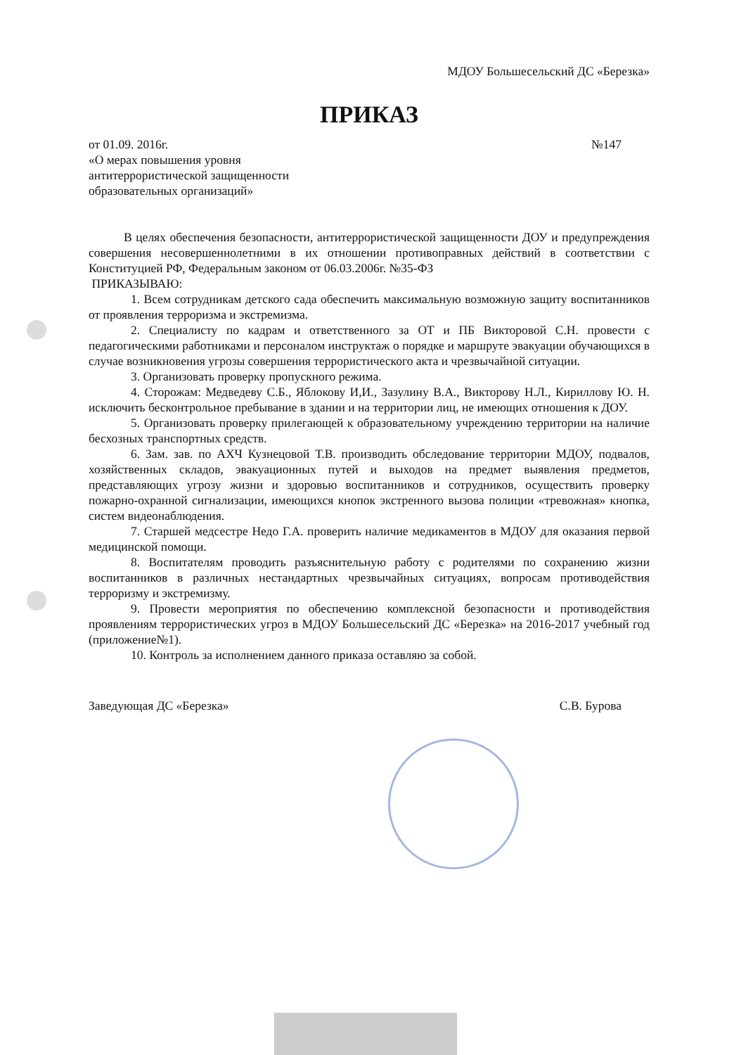МДОУ Большесельский ДС «Березка»
ПРИКАЗ
от 01.09. 2016г. №147
«О мерах повышения уровня
антитеррористической защищенности
образовательных организаций»
В целях обеспечения безопасности, антитеррористической защищенности ДОУ и предупреждения совершения несовершеннолетними в их отношении противоправных действий в соответствии с Конституцией РФ, Федеральным законом от 06.03.2006г. №35-ФЗ
ПРИКАЗЫВАЮ:
1. Всем сотрудникам детского сада обеспечить максимальную возможную защиту воспитанников от проявления терроризма и экстремизма.
2. Специалисту по кадрам и ответственного за ОТ и ПБ Викторовой С.Н. провести с педагогическими работниками и персоналом инструктаж о порядке и маршруте эвакуации обучающихся в случае возникновения угрозы совершения террористического акта и чрезвычайной ситуации.
3. Организовать проверку пропускного режима.
4. Сторожам: Медведеву С.Б., Яблокову И,И., Зазулину В.А., Викторову Н.Л., Кириллову Ю. Н. исключить бесконтрольное пребывание в здании и на территории лиц, не имеющих отношения к ДОУ.
5. Организовать проверку прилегающей к образовательному учреждению территории на наличие бесхозных транспортных средств.
6. Зам. зав. по АХЧ Кузнецовой Т.В. производить обследование территории МДОУ, подвалов, хозяйственных складов, эвакуационных путей и выходов на предмет выявления предметов, представляющих угрозу жизни и здоровью воспитанников и сотрудников, осуществить проверку пожарно-охранной сигнализации, имеющихся кнопок экстренного вызова полиции «тревожная» кнопка, систем видеонаблюдения.
7. Старшей медсестре Недо Г.А. проверить наличие медикаментов в МДОУ для оказания первой медицинской помощи.
8. Воспитателям проводить разъяснительную работу с родителями по сохранению жизни воспитанников в различных нестандартных чрезвычайных ситуациях, вопросам противодействия терроризму и экстремизму.
9. Провести мероприятия по обеспечению комплексной безопасности и противодействия проявлениям террористических угроз в МДОУ Большесельский ДС «Березка» на 2016-2017 учебный год (приложение№1).
10. Контроль за исполнением данного приказа оставляю за собой.
Заведующая ДС «Березка» С.В. Бурова